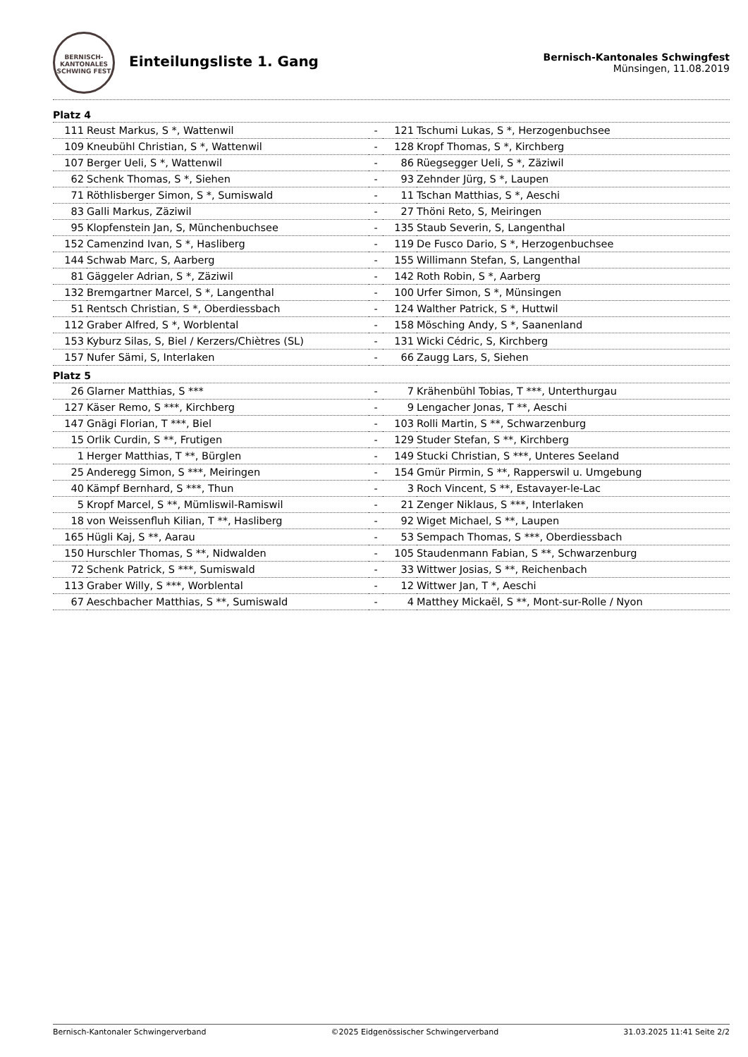BERNISCH-KANTONALES SCHWING FEST
Einteilungsliste 1. Gang
Bernisch-Kantonales Schwingfest
Münsingen, 11.08.2019
Platz 4
| 111 | Reust Markus, S *, Wattenwil | - | 121 | Tschumi Lukas, S *, Herzogenbuchsee |
| 109 | Kneubühl Christian, S *, Wattenwil | - | 128 | Kropf Thomas, S *, Kirchberg |
| 107 | Berger Ueli, S *, Wattenwil | - | 86 | Rüegsegger Ueli, S *, Zäziwil |
| 62 | Schenk Thomas, S *, Siehen | - | 93 | Zehnder Jürg, S *, Laupen |
| 71 | Röthlisberger Simon, S *, Sumiswald | - | 11 | Tschan Matthias, S *, Aeschi |
| 83 | Galli Markus, Zäziwil | - | 27 | Thöni Reto, S, Meiringen |
| 95 | Klopfenstein Jan, S, Münchenbuchsee | - | 135 | Staub Severin, S, Langenthal |
| 152 | Camenzind Ivan, S *, Hasliberg | - | 119 | De Fusco Dario, S *, Herzogenbuchsee |
| 144 | Schwab Marc, S, Aarberg | - | 155 | Willimann Stefan, S, Langenthal |
| 81 | Gäggeler Adrian, S *, Zäziwil | - | 142 | Roth Robin, S *, Aarberg |
| 132 | Bremgartner Marcel, S *, Langenthal | - | 100 | Urfer Simon, S *, Münsingen |
| 51 | Rentsch Christian, S *, Oberdiessbach | - | 124 | Walther Patrick, S *, Huttwil |
| 112 | Graber Alfred, S *, Worblental | - | 158 | Mösching Andy, S *, Saanenland |
| 153 | Kyburz Silas, S, Biel / Kerzers/Chiètres (SL) | - | 131 | Wicki Cédric, S, Kirchberg |
| 157 | Nufer Sämi, S, Interlaken | - | 66 | Zaugg Lars, S, Siehen |
Platz 5
| 26 | Glarner Matthias, S *** | - | 7 | Krähenbühl Tobias, T ***, Unterthurgau |
| 127 | Käser Remo, S ***, Kirchberg | - | 9 | Lengacher Jonas, T **, Aeschi |
| 147 | Gnägi Florian, T ***, Biel | - | 103 | Rolli Martin, S **, Schwarzenburg |
| 15 | Orlik Curdin, S **, Frutigen | - | 129 | Studer Stefan, S **, Kirchberg |
| 1 | Herger Matthias, T **, Bürglen | - | 149 | Stucki Christian, S ***, Unteres Seeland |
| 25 | Anderegg Simon, S ***, Meiringen | - | 154 | Gmür Pirmin, S **, Rapperswil u. Umgebung |
| 40 | Kämpf Bernhard, S ***, Thun | - | 3 | Roch Vincent, S **, Estavayer-le-Lac |
| 5 | Kropf Marcel, S **, Mümliswil-Ramiswil | - | 21 | Zenger Niklaus, S ***, Interlaken |
| 18 | von Weissenfluh Kilian, T **, Hasliberg | - | 92 | Wiget Michael, S **, Laupen |
| 165 | Hügli Kaj, S **, Aarau | - | 53 | Sempach Thomas, S ***, Oberdiessbach |
| 150 | Hurschler Thomas, S **, Nidwalden | - | 105 | Staudenmann Fabian, S **, Schwarzenburg |
| 72 | Schenk Patrick, S ***, Sumiswald | - | 33 | Wittwer Josias, S **, Reichenbach |
| 113 | Graber Willy, S ***, Worblental | - | 12 | Wittwer Jan, T *, Aeschi |
| 67 | Aeschbacher Matthias, S **, Sumiswald | - | 4 | Matthey Mickaël, S **, Mont-sur-Rolle / Nyon |
Bernisch-Kantonaler Schwingerverband ©2025 Eidgenössischer Schwingerverband 31.03.2025 11:41 Seite 2/2